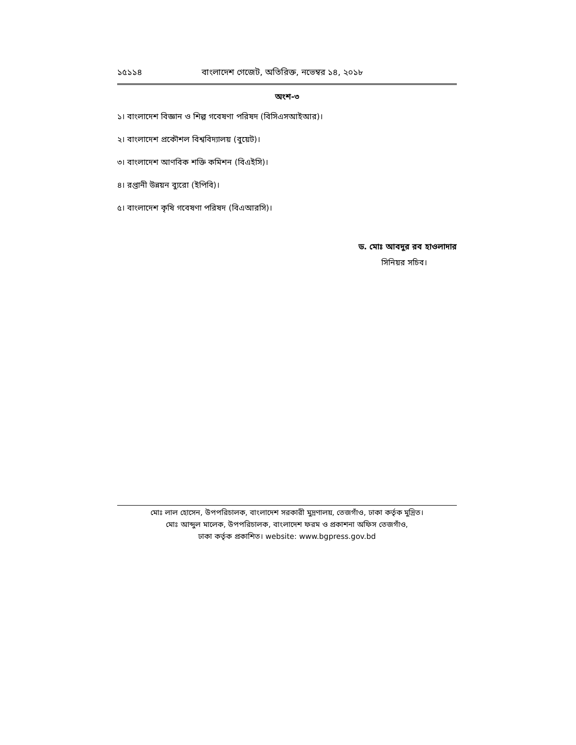১৫১১৪ বাংলাদেশ গেজেট, অতিরিক্ত, নভেম্বর ১৪, ২০১৮
অংশ-৩
১। বাংলাদেশ বিজ্ঞান ও শিল্প গবেষণা পরিষদ (বিসিএসআইআর)।
২। বাংলাদেশ প্রকৌশল বিশ্ববিদ্যালয় (বুয়েট)।
৩। বাংলাদেশ আণবিক শক্তি কমিশন (বিএইসি)।
৪। রপ্তানী উন্নয়ন ব্যুরো (ইপিবি)।
৫। বাংলাদেশ কৃষি গবেষণা পরিষদ (বিএআরসি)।
ড. মোঃ আবদুর রব হাওলাদার
সিনিয়র সচিব।
মোঃ লাল হোসেন, উপপরিচালক, বাংলাদেশ সরকারী মুদ্রণালয়, তেজগাঁও, ঢাকা কর্তৃক মুদ্রিত।
মোঃ আব্দুল মালেক, উপপরিচালক, বাংলাদেশ ফরম ও প্রকাশনা অফিস তেজগাঁও,
ঢাকা কর্তৃক প্রকাশিত। website: www.bgpress.gov.bd